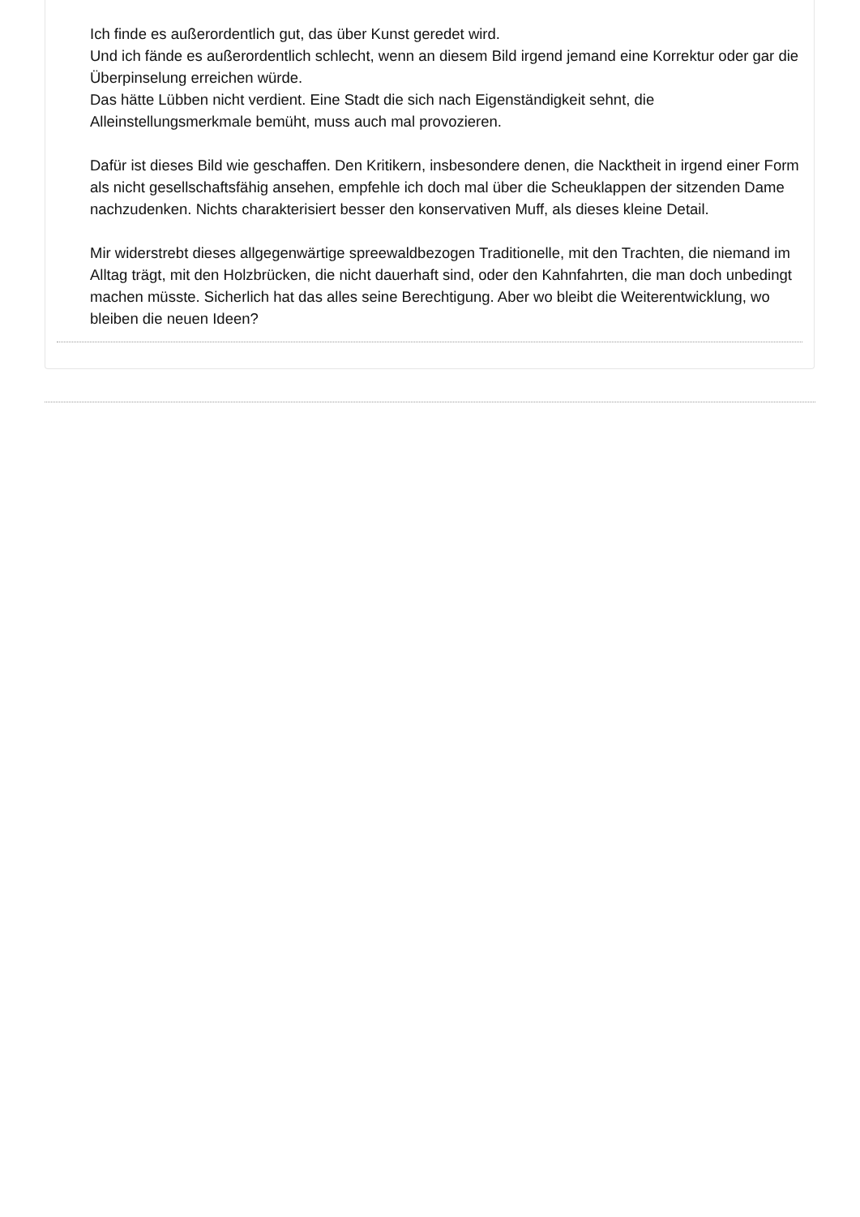Ich finde es außerordentlich gut, das über Kunst geredet wird.
Und ich fände es außerordentlich schlecht, wenn an diesem Bild irgend jemand eine Korrektur oder gar die Überpinselung erreichen würde.
Das hätte Lübben nicht verdient. Eine Stadt die sich nach Eigenständigkeit sehnt, die Alleinstellungsmerkmale bemüht, muss auch mal provozieren.
Dafür ist dieses Bild wie geschaffen. Den Kritikern, insbesondere denen, die Nacktheit in irgend einer Form als nicht gesellschaftsfähig ansehen, empfehle ich doch mal über die Scheuklappen der sitzenden Dame nachzudenken. Nichts charakterisiert besser den konservativen Muff, als dieses kleine Detail.
Mir widerstrebt dieses allgegenwärtige spreewaldbezogen Traditionelle, mit den Trachten, die niemand im Alltag trägt, mit den Holzbrücken, die nicht dauerhaft sind, oder den Kahnfahrten, die man doch unbedingt machen müsste. Sicherlich hat das alles seine Berechtigung. Aber wo bleibt die Weiterentwicklung, wo bleiben die neuen Ideen?